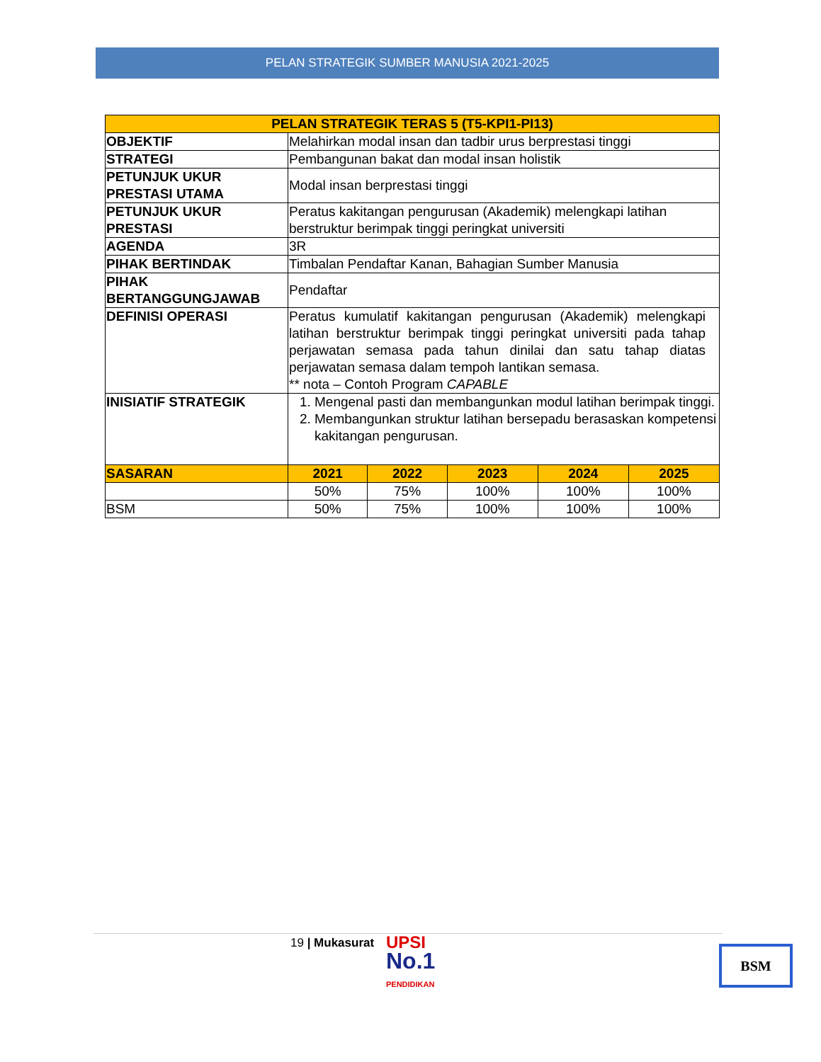PELAN STRATEGIK SUMBER MANUSIA 2021-2025
| PELAN STRATEGIK TERAS 5 (T5-KPI1-PI13) | | | | | |
| --- | --- | --- | --- | --- | --- |
| OBJEKTIF | Melahirkan modal insan dan tadbir urus berprestasi tinggi | | | | |
| STRATEGI | Pembangunan bakat dan modal insan holistik | | | | |
| PETUNJUK UKUR PRESTASI UTAMA | Modal insan berprestasi tinggi | | | | |
| PETUNJUK UKUR PRESTASI | Peratus kakitangan pengurusan (Akademik) melengkapi latihan berstruktur berimpak tinggi peringkat universiti | | | | |
| AGENDA | 3R | | | | |
| PIHAK BERTINDAK | Timbalan Pendaftar Kanan, Bahagian Sumber Manusia | | | | |
| PIHAK BERTANGGUNGJAWAB | Pendaftar | | | | |
| DEFINISI OPERASI | Peratus kumulatif kakitangan pengurusan (Akademik) melengkapi latihan berstruktur berimpak tinggi peringkat universiti pada tahap perjawatan semasa pada tahun dinilai dan satu tahap diatas perjawatan semasa dalam tempoh lantikan semasa. ** nota – Contoh Program CAPABLE | | | | |
| INISIATIF STRATEGIK | 1. Mengenal pasti dan membangunkan modul latihan berimpak tinggi. 2. Membangunkan struktur latihan bersepadu berasaskan kompetensi kakitangan pengurusan. | | | | |
| SASARAN | 2021 | 2022 | 2023 | 2024 | 2025 |
| | 50% | 75% | 100% | 100% | 100% |
| BSM | 50% | 75% | 100% | 100% | 100% |
19 | Mukasurat
UPSI
No.1
PENDIDIKAN
BSM